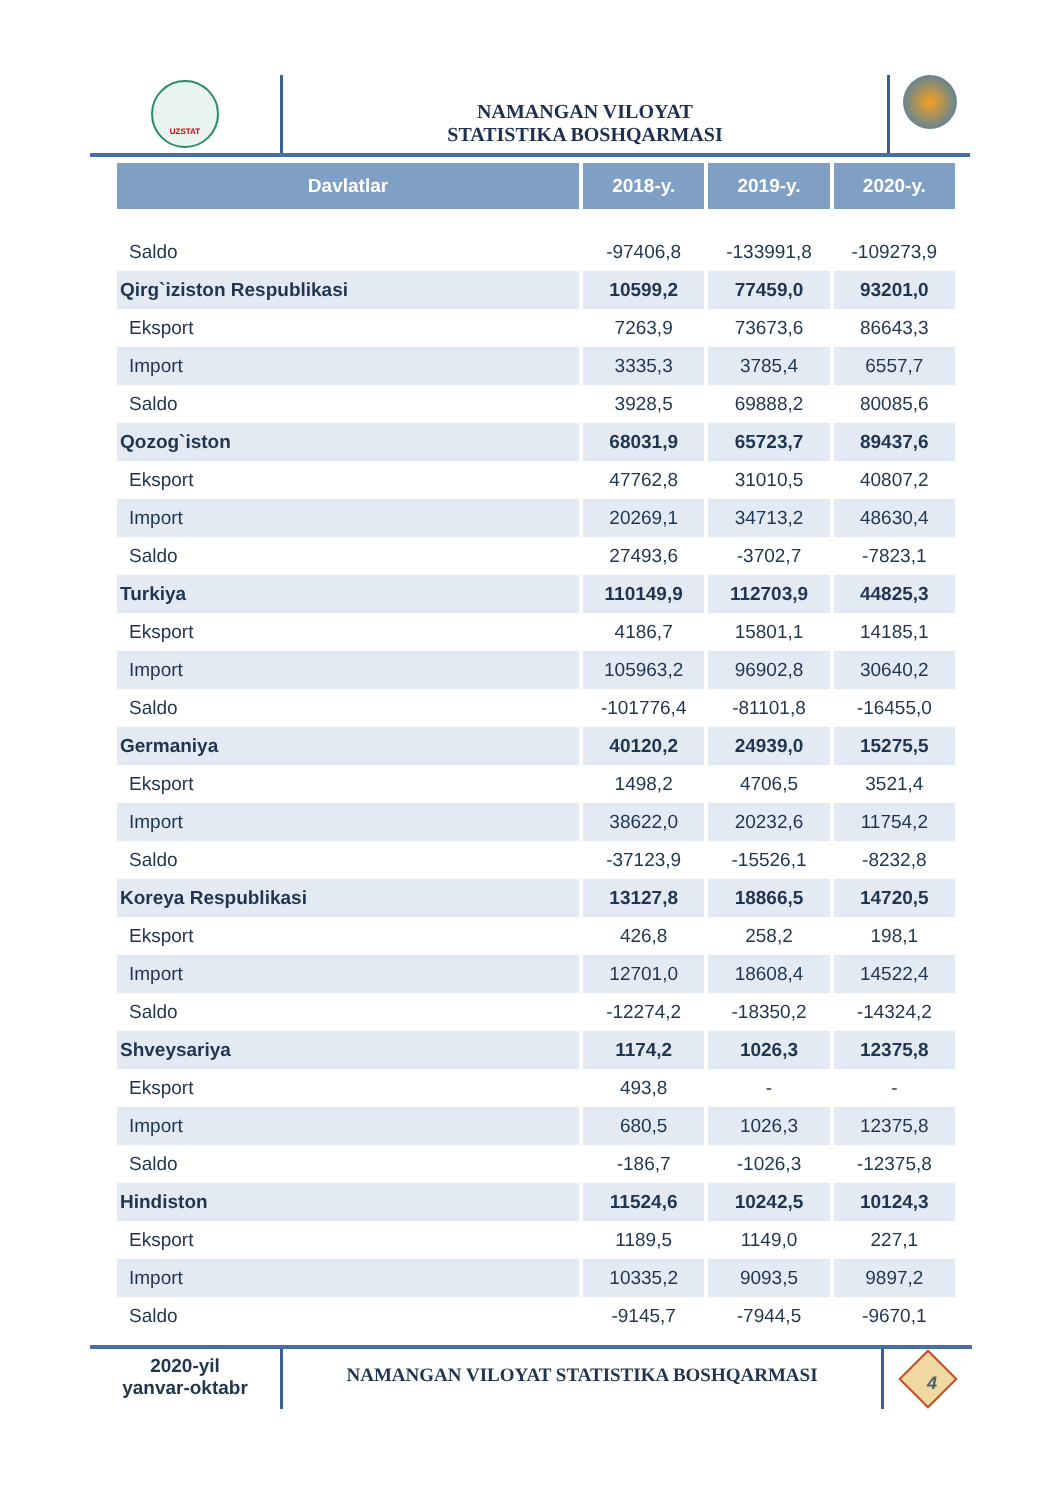UZSTAT
NAMANGAN VILOYAT
STATISTIKA BOSHQARMASI
| Davlatlar | 2018-y. | 2019-y. | 2020-y. |
| --- | --- | --- | --- |
| Saldo | -97406,8 | -133991,8 | -109273,9 |
| Qirg`iziston Respublikasi | 10599,2 | 77459,0 | 93201,0 |
| Eksport | 7263,9 | 73673,6 | 86643,3 |
| Import | 3335,3 | 3785,4 | 6557,7 |
| Saldo | 3928,5 | 69888,2 | 80085,6 |
| Qozog`iston | 68031,9 | 65723,7 | 89437,6 |
| Eksport | 47762,8 | 31010,5 | 40807,2 |
| Import | 20269,1 | 34713,2 | 48630,4 |
| Saldo | 27493,6 | -3702,7 | -7823,1 |
| Turkiya | 110149,9 | 112703,9 | 44825,3 |
| Eksport | 4186,7 | 15801,1 | 14185,1 |
| Import | 105963,2 | 96902,8 | 30640,2 |
| Saldo | -101776,4 | -81101,8 | -16455,0 |
| Germaniya | 40120,2 | 24939,0 | 15275,5 |
| Eksport | 1498,2 | 4706,5 | 3521,4 |
| Import | 38622,0 | 20232,6 | 11754,2 |
| Saldo | -37123,9 | -15526,1 | -8232,8 |
| Koreya Respublikasi | 13127,8 | 18866,5 | 14720,5 |
| Eksport | 426,8 | 258,2 | 198,1 |
| Import | 12701,0 | 18608,4 | 14522,4 |
| Saldo | -12274,2 | -18350,2 | -14324,2 |
| Shveysariya | 1174,2 | 1026,3 | 12375,8 |
| Eksport | 493,8 | - | - |
| Import | 680,5 | 1026,3 | 12375,8 |
| Saldo | -186,7 | -1026,3 | -12375,8 |
| Hindiston | 11524,6 | 10242,5 | 10124,3 |
| Eksport | 1189,5 | 1149,0 | 227,1 |
| Import | 10335,2 | 9093,5 | 9897,2 |
| Saldo | -9145,7 | -7944,5 | -9670,1 |
2020-yil
yanvar-oktabr
NAMANGAN VILOYAT STATISTIKA BOSHQARMASI
4